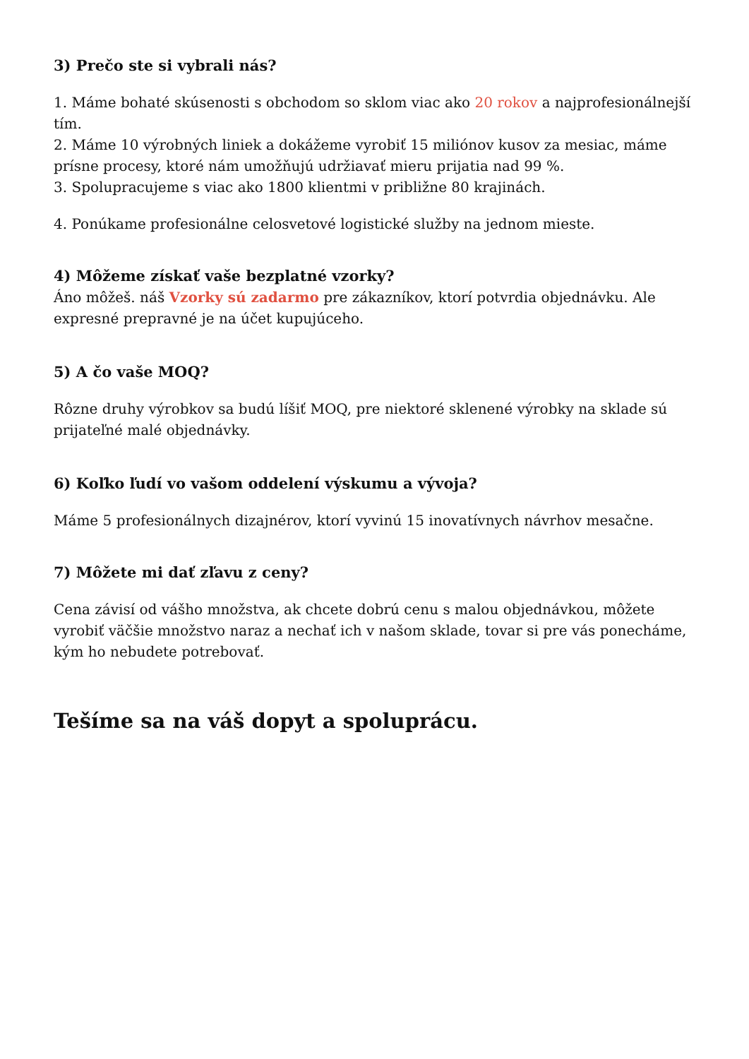3) Prečo ste si vybrali nás?
1. Máme bohaté skúsenosti s obchodom so sklom viac ako 20 rokov a najprofesionálnejší tím.
2. Máme 10 výrobných liniek a dokážeme vyrobiť 15 miliónov kusov za mesiac, máme prísne procesy, ktoré nám umožňujú udržiavať mieru prijatia nad 99 %.
3. Spolupracujeme s viac ako 1800 klientmi v približne 80 krajinách.
4. Ponúkame profesionálne celosvetové logistické služby na jednom mieste.
4) Môžeme získať vaše bezplatné vzorky?
Áno môžeš. náš Vzorky sú zadarmo pre zákazníkov, ktorí potvrdia objednávku. Ale expresné prepravné je na účet kupujúceho.
5) A čo vaše MOQ?
Rôzne druhy výrobkov sa budú líšiť MOQ, pre niektoré sklenené výrobky na sklade sú prijateľné malé objednávky.
6) Koľko ľudí vo vašom oddelení výskumu a vývoja?
Máme 5 profesionálnych dizajnérov, ktorí vyvinú 15 inovatívnych návrhov mesačne.
7) Môžete mi dať zľavu z ceny?
Cena závisí od vášho množstva, ak chcete dobrú cenu s malou objednávkou, môžete vyrobiť väčšie množstvo naraz a nechať ich v našom sklade, tovar si pre vás ponecháme, kým ho nebudete potrebovať.
Tešíme sa na váš dopyt a spoluprácu.